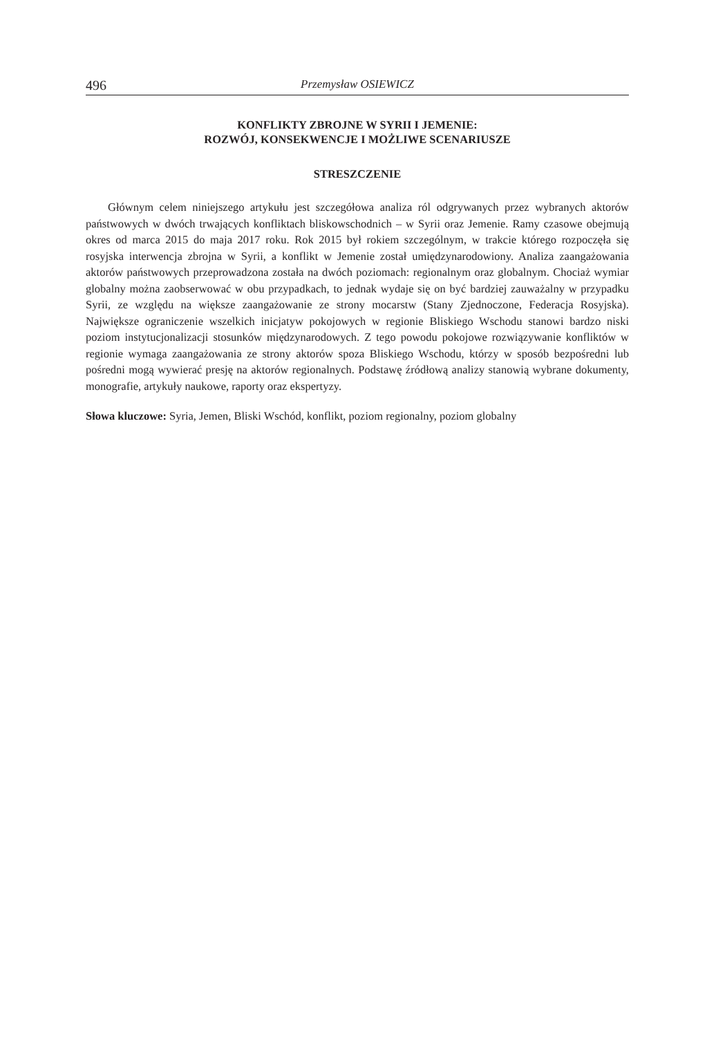496 Przemysław OSIEWICZ
KONFLIKTY ZBROJNE W SYRII I JEMENIE:
ROZWÓJ, KONSEKWENCJE I MOŻLIWE SCENARIUSZE
STRESZCZENIE
Głównym celem niniejszego artykułu jest szczegółowa analiza ról odgrywanych przez wybranych aktorów państwowych w dwóch trwających konfliktach bliskowschodnich – w Syrii oraz Jemenie. Ramy czasowe obejmują okres od marca 2015 do maja 2017 roku. Rok 2015 był rokiem szczególnym, w trakcie którego rozpoczęła się rosyjska interwencja zbrojna w Syrii, a konflikt w Jemenie został umiędzynarodowiony. Analiza zaangażowania aktorów państwowych przeprowadzona została na dwóch poziomach: regionalnym oraz globalnym. Chociaż wymiar globalny można zaobserwować w obu przypadkach, to jednak wydaje się on być bardziej zauważalny w przypadku Syrii, ze względu na większe zaangażowanie ze strony mocarstw (Stany Zjednoczone, Federacja Rosyjska). Największe ograniczenie wszelkich inicjatyw pokojowych w regionie Bliskiego Wschodu stanowi bardzo niski poziom instytucjonalizacji stosunków międzynarodowych. Z tego powodu pokojowe rozwiązywanie konfliktów w regionie wymaga zaangażowania ze strony aktorów spoza Bliskiego Wschodu, którzy w sposób bezpośredni lub pośredni mogą wywierać presję na aktorów regionalnych. Podstawę źródłową analizy stanowią wybrane dokumenty, monografie, artykuły naukowe, raporty oraz ekspertyzy.
Słowa kluczowe: Syria, Jemen, Bliski Wschód, konflikt, poziom regionalny, poziom globalny